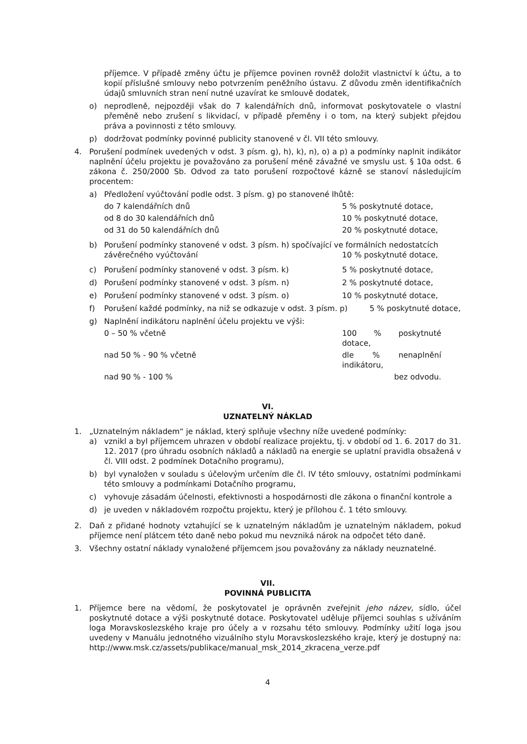příjemce. V případě změny účtu je příjemce povinen rovněž doložit vlastnictví k účtu, a to kopií příslušné smlouvy nebo potvrzením peněžního ústavu. Z důvodu změn identifikačních údajů smluvních stran není nutné uzavírat ke smlouvě dodatek,
o) neprodleně, nejpozději však do 7 kalendářních dnů, informovat poskytovatele o vlastní přeměně nebo zrušení s likvidací, v případě přeměny i o tom, na který subjekt přejdou práva a povinnosti z této smlouvy.
p) dodržovat podmínky povinné publicity stanovené v čl. VII této smlouvy.
4. Porušení podmínek uvedených v odst. 3 písm. g), h), k), n), o) a p) a podmínky naplnit indikátor naplnění účelu projektu je považováno za porušení méně závažné ve smyslu ust. § 10a odst. 6 zákona č. 250/2000 Sb. Odvod za tato porušení rozpočtové kázně se stanoví následujícím procentem:
a) Předložení vyúčtování podle odst. 3 písm. g) po stanovené lhůtě:
do 7 kalendářních dnů 5 % poskytnuté dotace,
od 8 do 30 kalendářních dnů 10 % poskytnuté dotace,
od 31 do 50 kalendářních dnů 20 % poskytnuté dotace,
b) Porušení podmínky stanovené v odst. 3 písm. h) spočívající ve formálních nedostatcích
závěrečného vyúčtování 10 % poskytnuté dotace,
c) Porušení podmínky stanovené v odst. 3 písm. k) 5 % poskytnuté dotace,
d) Porušení podmínky stanovené v odst. 3 písm. n) 2 % poskytnuté dotace,
e) Porušení podmínky stanovené v odst. 3 písm. o) 10 % poskytnuté dotace,
f) Porušení každé podmínky, na niž se odkazuje v odst. 3 písm. p) 5 % poskytnuté dotace,
g) Naplnění indikátoru naplnění účelu projektu ve výši:
0 – 50 % včetně 100 % poskytnuté dotace,
nad 50 % - 90 % včetně dle % nenaplnění indikátoru,
nad 90 % - 100 % bez odvodu.
VI.
UZNATELNÝ NÁKLAD
1. „Uznatelným nákladem“ je náklad, který splňuje všechny níže uvedené podmínky:
a) vznikl a byl příjemcem uhrazen v období realizace projektu, tj. v období od 1. 6. 2017 do 31. 12. 2017 (pro úhradu osobních nákladů a nákladů na energie se uplatní pravidla obsažená v čl. VIII odst. 2 podmínek Dotačního programu),
b) byl vynaložen v souladu s účelovým určením dle čl. IV této smlouvy, ostatními podmínkami této smlouvy a podmínkami Dotačního programu,
c) vyhovuje zásadám účelnosti, efektivnosti a hospodárnosti dle zákona o finanční kontrole a
d) je uveden v nákladovém rozpočtu projektu, který je přílohou č. 1 této smlouvy.
2. Daň z přidané hodnoty vztahující se k uznatelným nákladům je uznatelným nákladem, pokud příjemce není plátcem této daně nebo pokud mu nevzniká nárok na odpočet této daně.
3. Všechny ostatní náklady vynaložené příjemcem jsou považovány za náklady neuznatelné.
VII.
POVINNÁ PUBLICITA
1. Příjemce bere na vědomí, že poskytovatel je oprávněn zveřejnit jeho název, sídlo, účel poskytnuté dotace a výši poskytnuté dotace. Poskytovatel uděluje příjemci souhlas s užíváním loga Moravskoslezského kraje pro účely a v rozsahu této smlouvy. Podmínky užití loga jsou uvedeny v Manuálu jednotného vizuálního stylu Moravskoslezského kraje, který je dostupný na: http://www.msk.cz/assets/publikace/manual_msk_2014_zkracena_verze.pdf
4